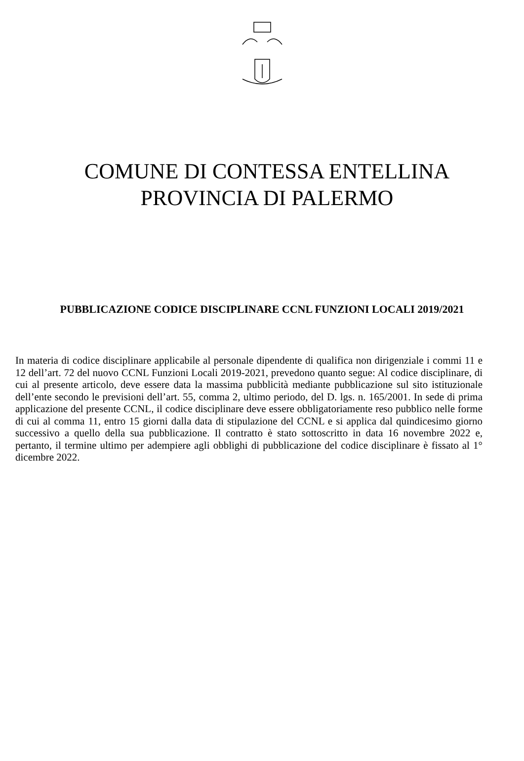COMUNE DI CONTESSA ENTELLINA
PROVINCIA DI PALERMO
PUBBLICAZIONE CODICE DISCIPLINARE CCNL FUNZIONI LOCALI 2019/2021
In materia di codice disciplinare applicabile al personale dipendente di qualifica non dirigenziale i commi 11 e 12 dell’art. 72 del nuovo CCNL Funzioni Locali 2019-2021, prevedono quanto segue: Al codice disciplinare, di cui al presente articolo, deve essere data la massima pubblicità mediante pubblicazione sul sito istituzionale dell’ente secondo le previsioni dell’art. 55, comma 2, ultimo periodo, del D. lgs. n. 165/2001. In sede di prima applicazione del presente CCNL, il codice disciplinare deve essere obbligatoriamente reso pubblico nelle forme di cui al comma 11, entro 15 giorni dalla data di stipulazione del CCNL e si applica dal quindicesimo giorno successivo a quello della sua pubblicazione. Il contratto è stato sottoscritto in data 16 novembre 2022 e, pertanto, il termine ultimo per adempiere agli obblighi di pubblicazione del codice disciplinare è fissato al 1° dicembre 2022.